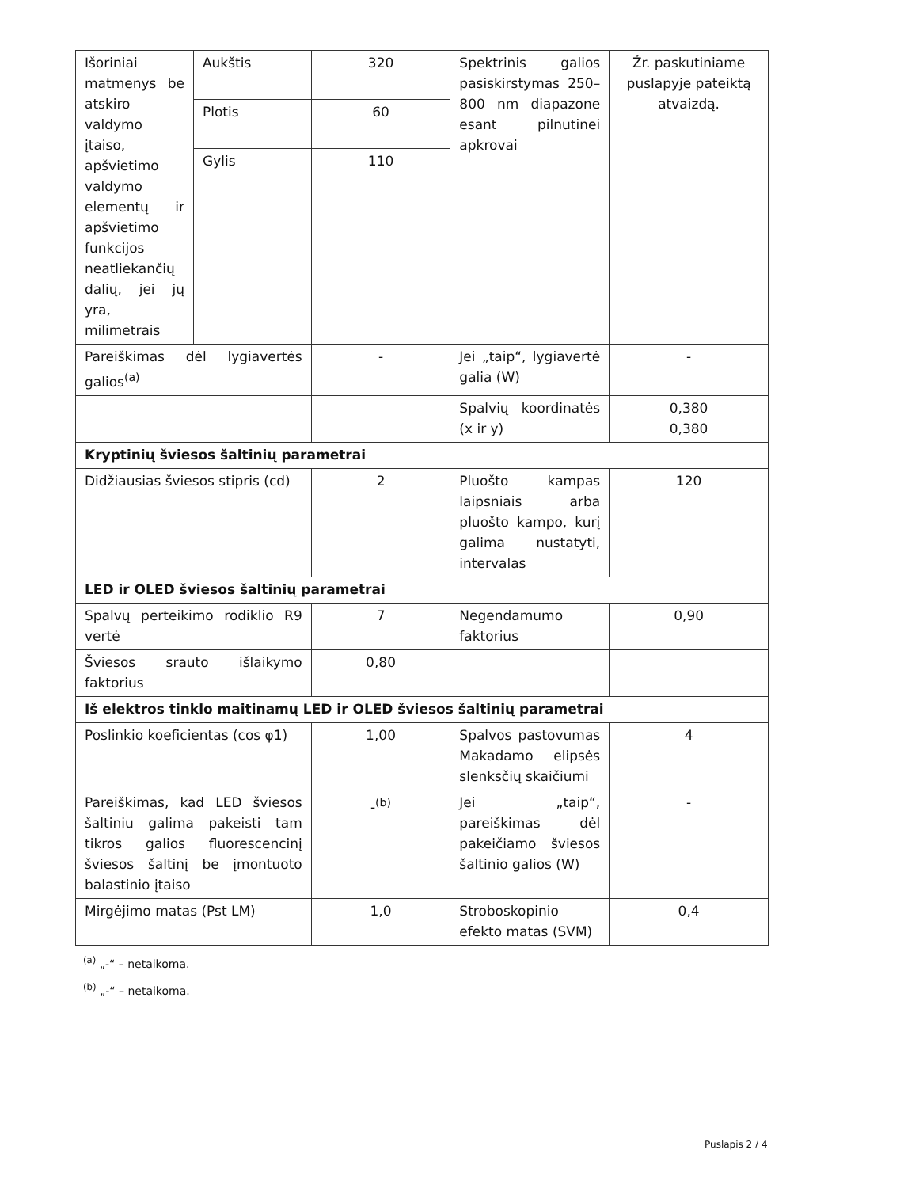| Išoriniai matmenys be atskiro valdymo įtaiso, apšvietimo valdymo elementų ir apšvietimo funkcijos neatliekančių dalių, jei jų yra, milimetrais | Aukštis | 320 | Spektrinis galios pasiskirstymas 250–800 nm diapazone esant pilnutinei apkrovai | Žr. paskutiniame puslapyje pateiktą atvaizdą. |
| | Plotis | 60 | | |
| | Gylis | 110 | | |
| Pareiškimas dėl lygiavertės galios<sup>(a)</sup> | | - | Jei „taip“, lygiavertė galia (W) | - |
| | | | Spalvių koordinatės (x ir y) | 0,380 0,380 |
| Kryptinių šviesos šaltinių parametrai | | | | |
| Didžiausias šviesos stipris (cd) | | 2 | Pluošto kampas laipsniais arba pluošto kampo, kurį galima nustatyti, intervalas | 120 |
| LED ir OLED šviesos šaltinių parametrai | | | | |
| Spalvų perteikimo rodiklio R9 vertė | | 7 | Negendamumo faktorius | 0,90 |
| Šviesos srauto išlaikymo faktorius | | 0,80 | | |
| Iš elektros tinklo maitinamų LED ir OLED šviesos šaltinių parametrai | | | | |
| Poslinkio koeficientas (cos φ1) | | 1,00 | Spalvos pastovumas Makadamo elipsės slenksčių skaičiumi | 4 |
| Pareiškimas, kad LED šviesos šaltiniu galima pakeisti tam tikros galios fluorescencinį šviesos šaltinį be įmontuoto balastinio įtaiso | | -<sup>(b)</sup> | Jei „taip“, pareiškimas dėl pakeičiamo šviesos šaltinio galios (W) | - |
| Mirgėjimo matas (Pst LM) | | 1,0 | Stroboskopinio efekto matas (SVM) | 0,4 |
<sup>(a)</sup> „-“ – netaikoma.
<sup>(b)</sup> „-“ – netaikoma.
Puslapis 2 / 4